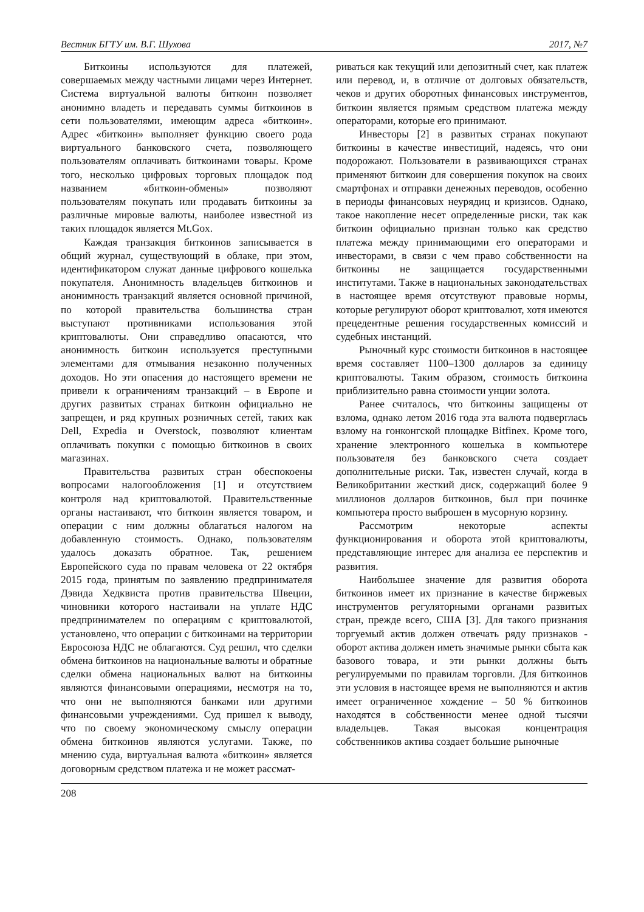Вестник БГТУ им. В.Г. Шухова 2017, №7
Биткоины используются для платежей, совершаемых между частными лицами через Интернет. Система виртуальной валюты биткоин позволяет анонимно владеть и передавать суммы биткоинов в сети пользователями, имеющим адреса «биткоин». Адрес «биткоин» выполняет функцию своего рода виртуального банковского счета, позволяющего пользователям оплачивать биткоинами товары. Кроме того, несколько цифровых торговых площадок под названием «биткоин-обмены» позволяют пользователям покупать или продавать биткоины за различные мировые валюты, наиболее известной из таких площадок является Mt.Gox.
Каждая транзакция биткоинов записывается в общий журнал, существующий в облаке, при этом, идентификатором служат данные цифрового кошелька покупателя. Анонимность владельцев биткоинов и анонимность транзакций является основной причиной, по которой правительства большинства стран выступают противниками использования этой криптовалюты. Они справедливо опасаются, что анонимность биткоин используется преступными элементами для отмывания незаконно полученных доходов. Но эти опасения до настоящего времени не привели к ограничениям транзакций – в Европе и других развитых странах биткоин официально не запрещен, и ряд крупных розничных сетей, таких как Dell, Expedia и Overstock, позволяют клиентам оплачивать покупки с помощью биткоинов в своих магазинах.
Правительства развитых стран обеспокоены вопросами налогообложения [1] и отсутствием контроля над криптовалютой. Правительственные органы настаивают, что биткоин является товаром, и операции с ним должны облагаться налогом на добавленную стоимость. Однако, пользователям удалось доказать обратное. Так, решением Европейского суда по правам человека от 22 октября 2015 года, принятым по заявлению предпринимателя Дэвида Хедквиста против правительства Швеции, чиновники которого настаивали на уплате НДС предпринимателем по операциям с криптовалютой, установлено, что операции с биткоинами на территории Евросоюза НДС не облагаются. Суд решил, что сделки обмена биткоинов на национальные валюты и обратные сделки обмена национальных валют на биткоины являются финансовыми операциями, несмотря на то, что они не выполняются банками или другими финансовыми учреждениями. Суд пришел к выводу, что по своему экономическому смыслу операции обмена биткоинов являются услугами. Также, по мнению суда, виртуальная валюта «биткоин» является договорным средством платежа и не может рассмат-
риваться как текущий или депозитный счет, как платеж или перевод, и, в отличие от долговых обязательств, чеков и других оборотных финансовых инструментов, биткоин является прямым средством платежа между операторами, которые его принимают.
Инвесторы [2] в развитых странах покупают биткоины в качестве инвестиций, надеясь, что они подорожают. Пользователи в развивающихся странах применяют биткоин для совершения покупок на своих смартфонах и отправки денежных переводов, особенно в периоды финансовых неурядиц и кризисов. Однако, такое накопление несет определенные риски, так как биткоин официально признан только как средство платежа между принимающими его операторами и инвесторами, в связи с чем право собственности на биткоины не защищается государственными институтами. Также в национальных законодательствах в настоящее время отсутствуют правовые нормы, которые регулируют оборот криптовалют, хотя имеются прецедентные решения государственных комиссий и судебных инстанций.
Рыночный курс стоимости биткоинов в настоящее время составляет 1100–1300 долларов за единицу криптовалюты. Таким образом, стоимость биткоина приблизительно равна стоимости унции золота.
Ранее считалось, что биткоины защищены от взлома, однако летом 2016 года эта валюта подверглась взлому на гонконгской площадке Bitfinex. Кроме того, хранение электронного кошелька в компьютере пользователя без банковского счета создает дополнительные риски. Так, известен случай, когда в Великобритании жесткий диск, содержащий более 9 миллионов долларов биткоинов, был при починке компьютера просто выброшен в мусорную корзину.
Рассмотрим некоторые аспекты функционирования и оборота этой криптовалюты, представляющие интерес для анализа ее перспектив и развития.
Наибольшее значение для развития оборота биткоинов имеет их признание в качестве биржевых инструментов регуляторными органами развитых стран, прежде всего, США [3]. Для такого признания торгуемый актив должен отвечать ряду признаков - оборот актива должен иметь значимые рынки сбыта как базового товара, и эти рынки должны быть регулируемыми по правилам торговли. Для биткоинов эти условия в настоящее время не выполняются и актив имеет ограниченное хождение – 50 % биткоинов находятся в собственности менее одной тысячи владельцев. Такая высокая концентрация собственников актива создает большие рыночные
208